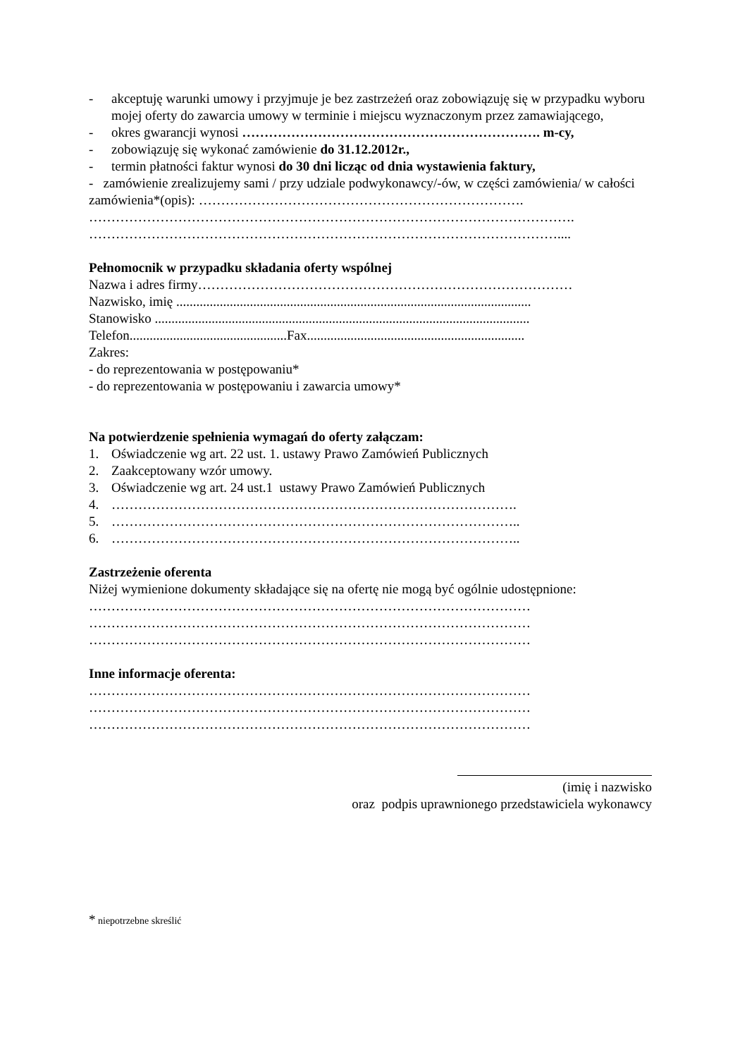- akceptuję warunki umowy i przyjmuje je bez zastrzeżeń oraz zobowiązuję się w przypadku wyboru mojej oferty do zawarcia umowy w terminie i miejscu wyznaczonym przez zamawiającego,
- okres gwarancji wynosi …………………………………………………………. m-cy,
- zobowiązuję się wykonać zamówienie do 31.12.2012r.,
- termin płatności faktur wynosi do 30 dni licząc od dnia wystawienia faktury,
- zamówienie zrealizujemy sami / przy udziale podwykonawcy/-ów, w części zamówienia/ w całości zamówienia*(opis): ………………………………………………………………. ………………………………………………………………………………………………. ……………………………………………………………………………………………....
Pełnomocnik w przypadku składania oferty wspólnej
Nazwa i adres firmy…………………………………………………………………………
Nazwisko, imię ..........................................................................................................
Stanowisko ................................................................................................................
Telefon...............................................Fax.................................................................
Zakres:
- do reprezentowania w postępowaniu*
- do reprezentowania w postępowaniu i zawarcia umowy*
Na potwierdzenie spełnienia wymagań do oferty załączam:
1. Oświadczenie wg art. 22 ust. 1. ustawy Prawo Zamówień Publicznych
2. Zaakceptowany wzór umowy.
3. Oświadczenie wg art. 24 ust.1 ustawy Prawo Zamówień Publicznych
4. ……………………………………………………………………………….
5. ………………………………………………………………………………..
6. ………………………………………………………………………………..
Zastrzeżenie oferenta
Niżej wymienione dokumenty składające się na ofertę nie mogą być ogólnie udostępnione:
………………………………………………………………………………………
………………………………………………………………………………………
………………………………………………………………………………………
Inne informacje oferenta:
………………………………………………………………………………………
………………………………………………………………………………………
………………………………………………………………………………………
(imię i nazwisko
oraz podpis uprawnionego przedstawiciela wykonawcy
* niepotrzebne skreślić